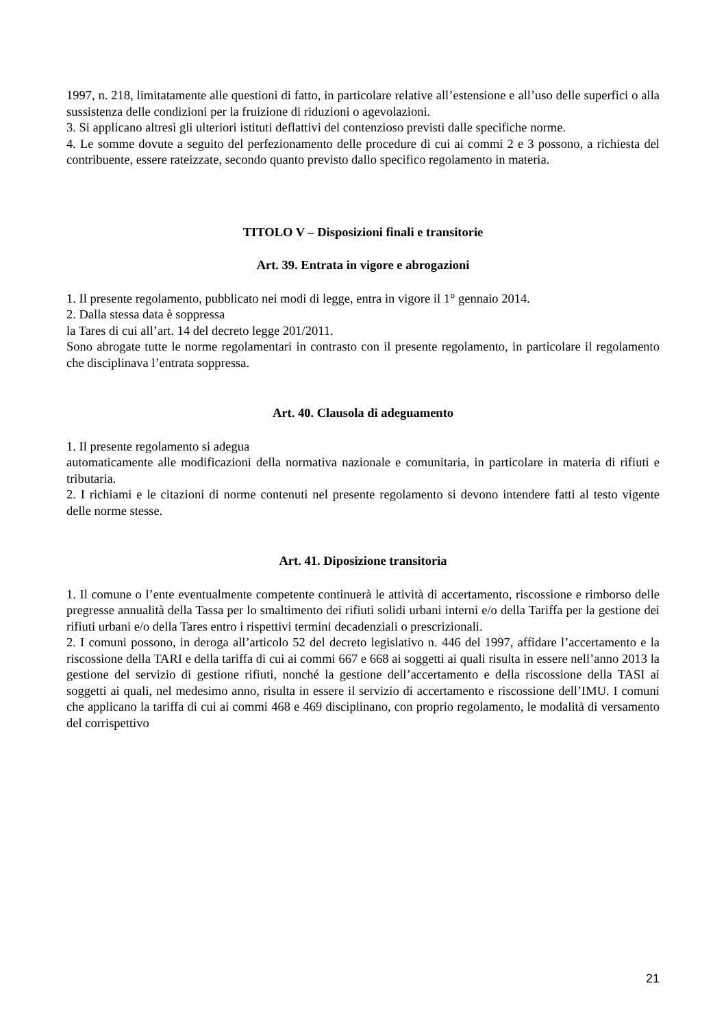1997, n. 218, limitatamente alle questioni di fatto, in particolare relative all’estensione e all’uso delle superfici o alla sussistenza delle condizioni per la fruizione di riduzioni o agevolazioni.
3. Si applicano altresì gli ulteriori istituti deflattivi del contenzioso previsti dalle specifiche norme.
4. Le somme dovute a seguito del perfezionamento delle procedure di cui ai commi 2 e 3 possono, a richiesta del contribuente, essere rateizzate, secondo quanto previsto dallo specifico regolamento in materia.
TITOLO V – Disposizioni finali e transitorie
Art. 39. Entrata in vigore e abrogazioni
1. Il presente regolamento, pubblicato nei modi di legge, entra in vigore il 1° gennaio 2014.
2. Dalla stessa data è soppressa
la Tares di cui all’art. 14 del decreto legge 201/2011.
Sono abrogate tutte le norme regolamentari in contrasto con il presente regolamento, in particolare il regolamento che disciplinava l’entrata soppressa.
Art. 40. Clausola di adeguamento
1. Il presente regolamento si adegua
automaticamente alle modificazioni della normativa nazionale e comunitaria, in particolare in materia di rifiuti e tributaria.
2. I richiami e le citazioni di norme contenuti nel presente regolamento si devono intendere fatti al testo vigente delle norme stesse.
Art. 41. Diposizione transitoria
1. Il comune o l’ente eventualmente competente continuerà le attività di accertamento, riscossione e rimborso delle pregresse annualità della Tassa per lo smaltimento dei rifiuti solidi urbani interni e/o della Tariffa per la gestione dei rifiuti urbani e/o della Tares entro i rispettivi termini decadenziali o prescrizionali.
2. I comuni possono, in deroga all’articolo 52 del decreto legislativo n. 446 del 1997, affidare l’accertamento e la riscossione della TARI e della tariffa di cui ai commi 667 e 668 ai soggetti ai quali risulta in essere nell’anno 2013 la gestione del servizio di gestione rifiuti, nonché la gestione dell’accertamento e della riscossione della TASI ai soggetti ai quali, nel medesimo anno, risulta in essere il servizio di accertamento e riscossione dell’IMU. I comuni che applicano la tariffa di cui ai commi 468 e 469 disciplinano, con proprio regolamento, le modalità di versamento del corrispettivo
21